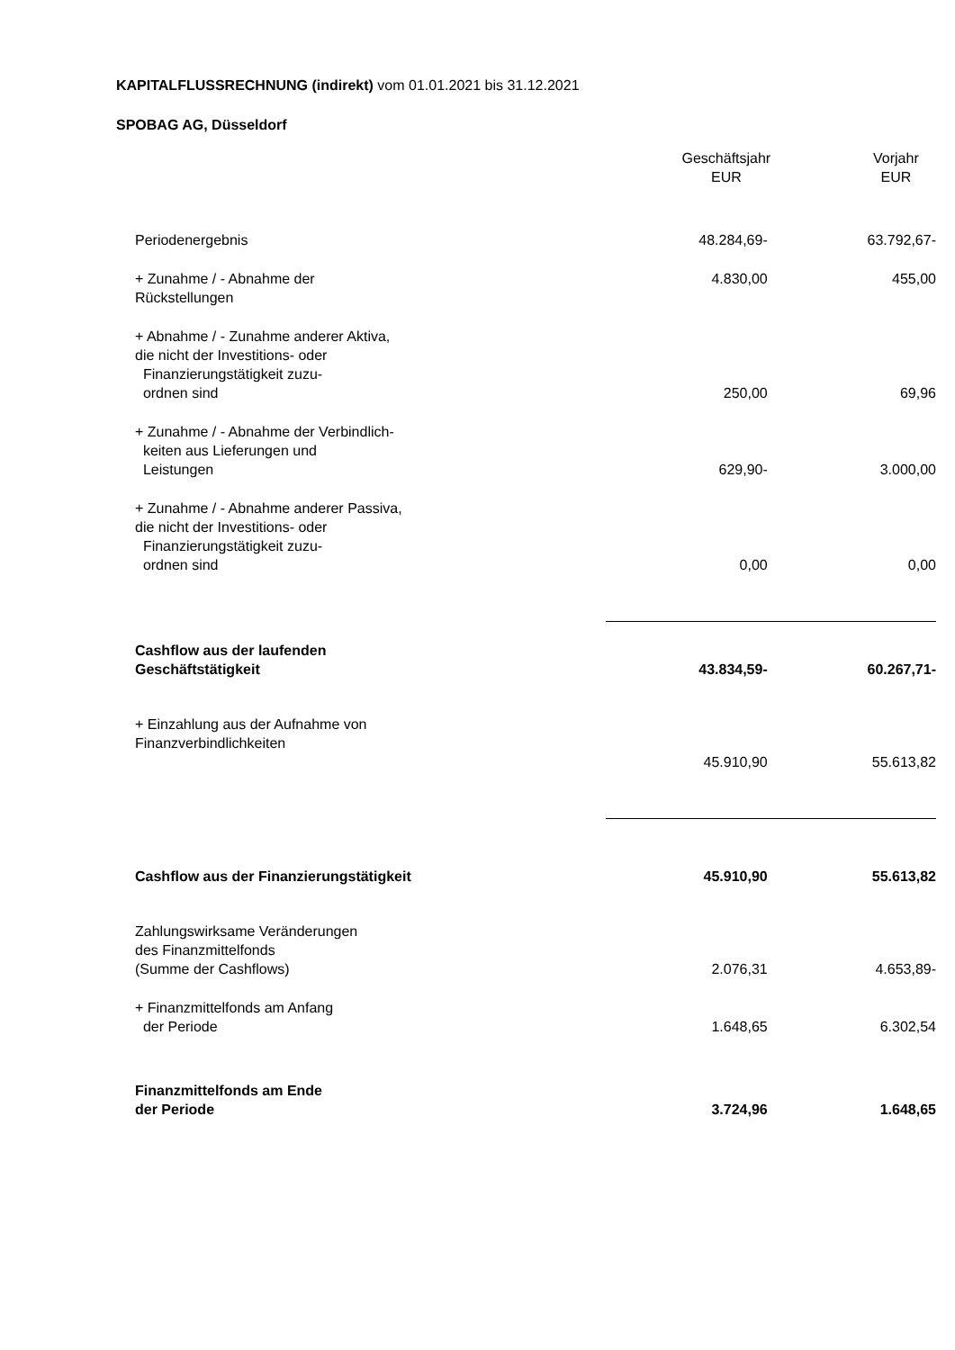KAPITALFLUSSRECHNUNG (indirekt) vom 01.01.2021 bis 31.12.2021
SPOBAG AG, Düsseldorf
| | Geschäftsjahr EUR | Vorjahr EUR |
| --- | --- | --- |
| Periodenergebnis | 48.284,69- | 63.792,67- |
| + Zunahme / - Abnahme der Rückstellungen | 4.830,00 | 455,00 |
| + Abnahme / - Zunahme anderer Aktiva, die nicht der Investitions- oder Finanzierungstätigkeit zuzu- ordnen sind | 250,00 | 69,96 |
| + Zunahme / - Abnahme der Verbindlich- keiten aus Lieferungen und Leistungen | 629,90- | 3.000,00 |
| + Zunahme / - Abnahme anderer Passiva, die nicht der Investitions- oder Finanzierungstätigkeit zuzu- ordnen sind | 0,00 | 0,00 |
| Cashflow aus der laufenden Geschäftstätigkeit | 43.834,59- | 60.267,71- |
| + Einzahlung aus der Aufnahme von Finanzverbindlichkeiten | 45.910,90 | 55.613,82 |
| Cashflow aus der Finanzierungstätigkeit | 45.910,90 | 55.613,82 |
| Zahlungswirksame Veränderungen des Finanzmittelfonds (Summe der Cashflows) | 2.076,31 | 4.653,89- |
| + Finanzmittelfonds am Anfang der Periode | 1.648,65 | 6.302,54 |
| Finanzmittelfonds am Ende der Periode | 3.724,96 | 1.648,65 |